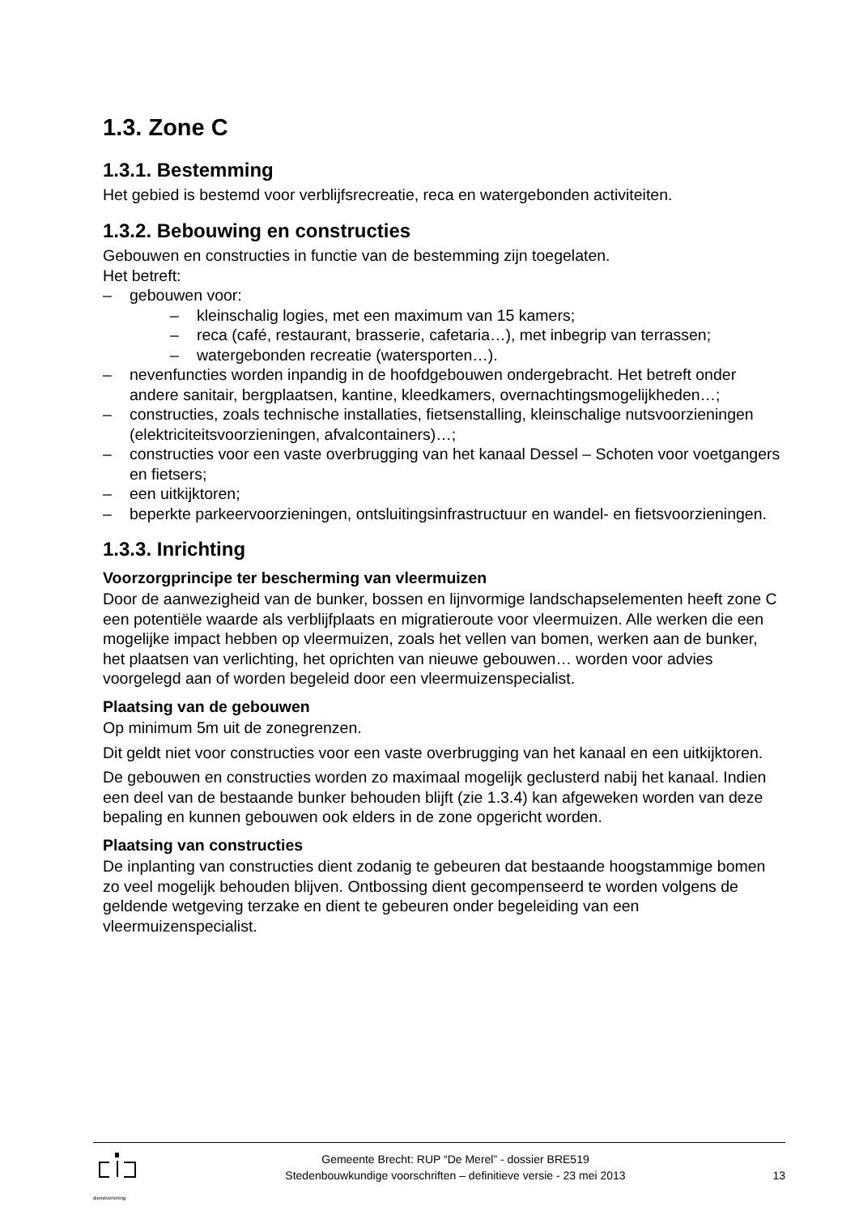1.3. Zone C
1.3.1. Bestemming
Het gebied is bestemd voor verblijfsrecreatie, reca en watergebonden activiteiten.
1.3.2. Bebouwing en constructies
Gebouwen en constructies in functie van de bestemming zijn toegelaten.
Het betreft:
– gebouwen voor:
– kleinschalig logies, met een maximum van 15 kamers;
– reca (café, restaurant, brasserie, cafetaria…), met inbegrip van terrassen;
– watergebonden recreatie (watersporten…).
– nevenfuncties worden inpandig in de hoofdgebouwen ondergebracht. Het betreft onder andere sanitair, bergplaatsen, kantine, kleedkamers, overnachtingsmogelijkheden…;
– constructies, zoals technische installaties, fietsenstalling, kleinschalige nutsvoorzieningen (elektriciteitsvoorzieningen, afvalcontainers)…;
– constructies voor een vaste overbrugging van het kanaal Dessel – Schoten voor voetgangers en fietsers;
– een uitkijktoren;
– beperkte parkeervoorzieningen, ontsluitingsinfrastructuur en wandel- en fietsvoorzieningen.
1.3.3. Inrichting
Voorzorgprincipe ter bescherming van vleermuizen
Door de aanwezigheid van de bunker, bossen en lijnvormige landschapselementen heeft zone C een potentiële waarde als verblijfplaats en migratieroute voor vleermuizen. Alle werken die een mogelijke impact hebben op vleermuizen, zoals het vellen van bomen, werken aan de bunker, het plaatsen van verlichting, het oprichten van nieuwe gebouwen… worden voor advies voorgelegd aan of worden begeleid door een vleermuizenspecialist.
Plaatsing van de gebouwen
Op minimum 5m uit de zonegrenzen.
Dit geldt niet voor constructies voor een vaste overbrugging van het kanaal en een uitkijktoren.
De gebouwen en constructies worden zo maximaal mogelijk geclusterd nabij het kanaal. Indien een deel van de bestaande bunker behouden blijft (zie 1.3.4) kan afgeweken worden van deze bepaling en kunnen gebouwen ook elders in de zone opgericht worden.
Plaatsing van constructies
De inplanting van constructies dient zodanig te gebeuren dat bestaande hoogstammige bomen zo veel mogelijk behouden blijven. Ontbossing dient gecompenseerd te worden volgens de geldende wetgeving terzake en dient te gebeuren onder begeleiding van een vleermuizenspecialist.
dienstverlening
Gemeente Brecht: RUP “De Merel” - dossier BRE519
Stedenbouwkundige voorschriften – definitieve versie - 23 mei 2013
13